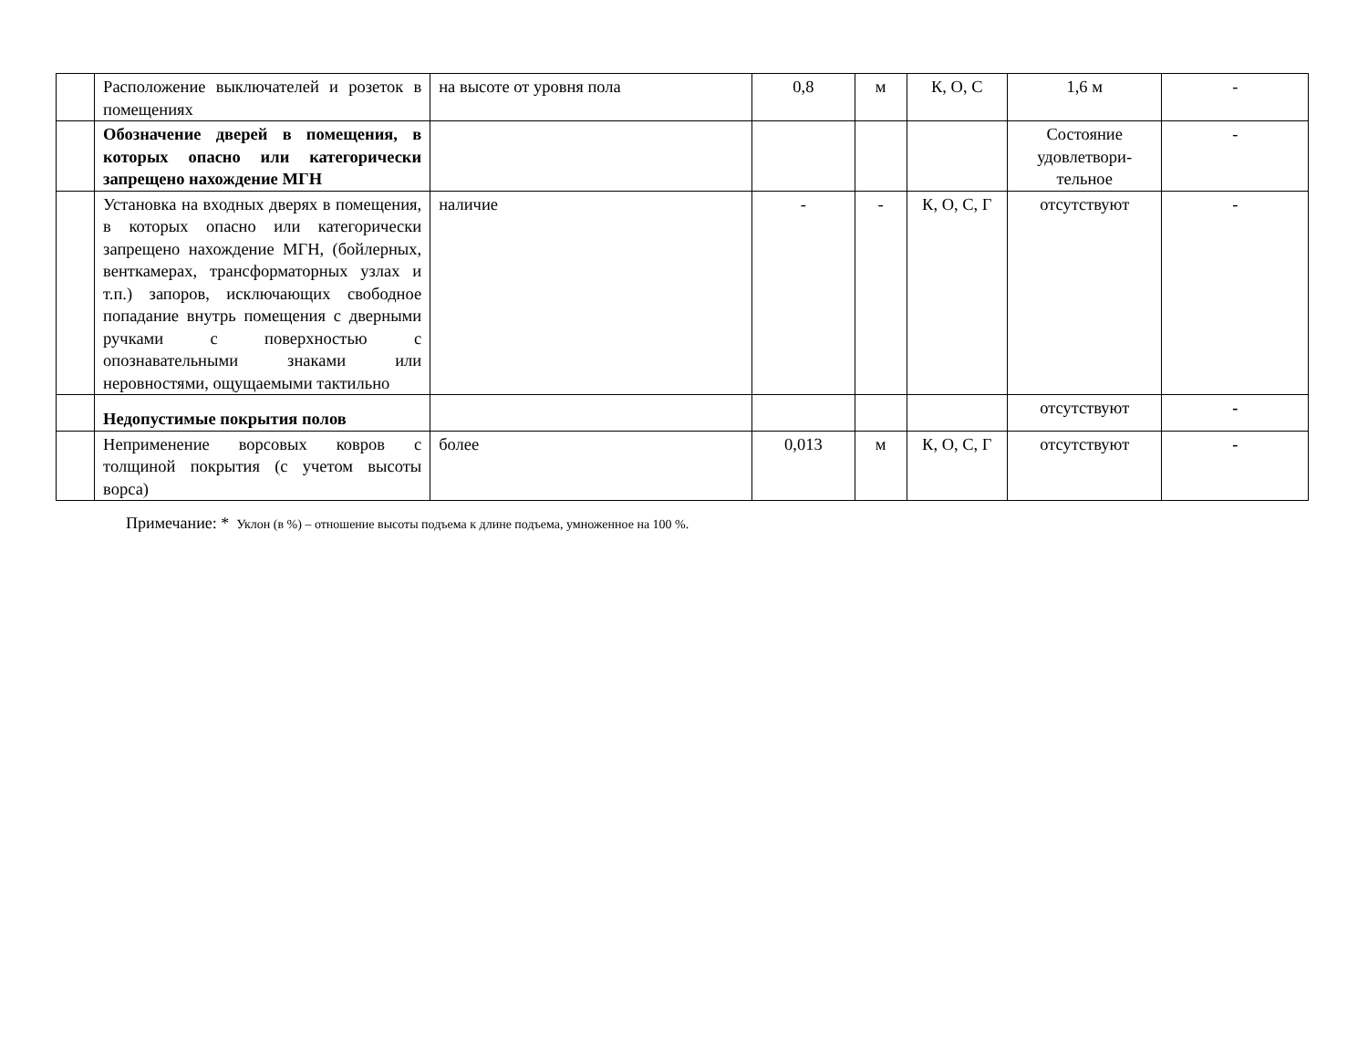| | Расположение выключателей и розеток в помещениях | на высоте от уровня пола | 0,8 | м | К, О, С | 1,6 м | - |
| | Обозначение дверей в помещения, в которых опасно или категорически запрещено нахождение МГН | | | | | Состояние удовлетвори-тельное | - |
| | Установка на входных дверях в помещения, в которых опасно или категорически запрещено нахождение МГН, (бойлерных, венткамерах, трансформаторных узлах и т.п.) запоров, исключающих свободное попадание внутрь помещения с дверными ручками с поверхностью с опознавательными знаками или неровностями, ощущаемыми тактильно | наличие | - | - | К, О, С, Г | отсутствуют | - |
| | Недопустимые покрытия полов | | | | | отсутствуют | - |
| | Неприменение ворсовых ковров с толщиной покрытия (с учетом высоты ворса) | более | 0,013 | м | К, О, С, Г | отсутствуют | - |
Примечание: * Уклон (в %) – отношение высоты подъема к длине подъема, умноженное на 100 %.